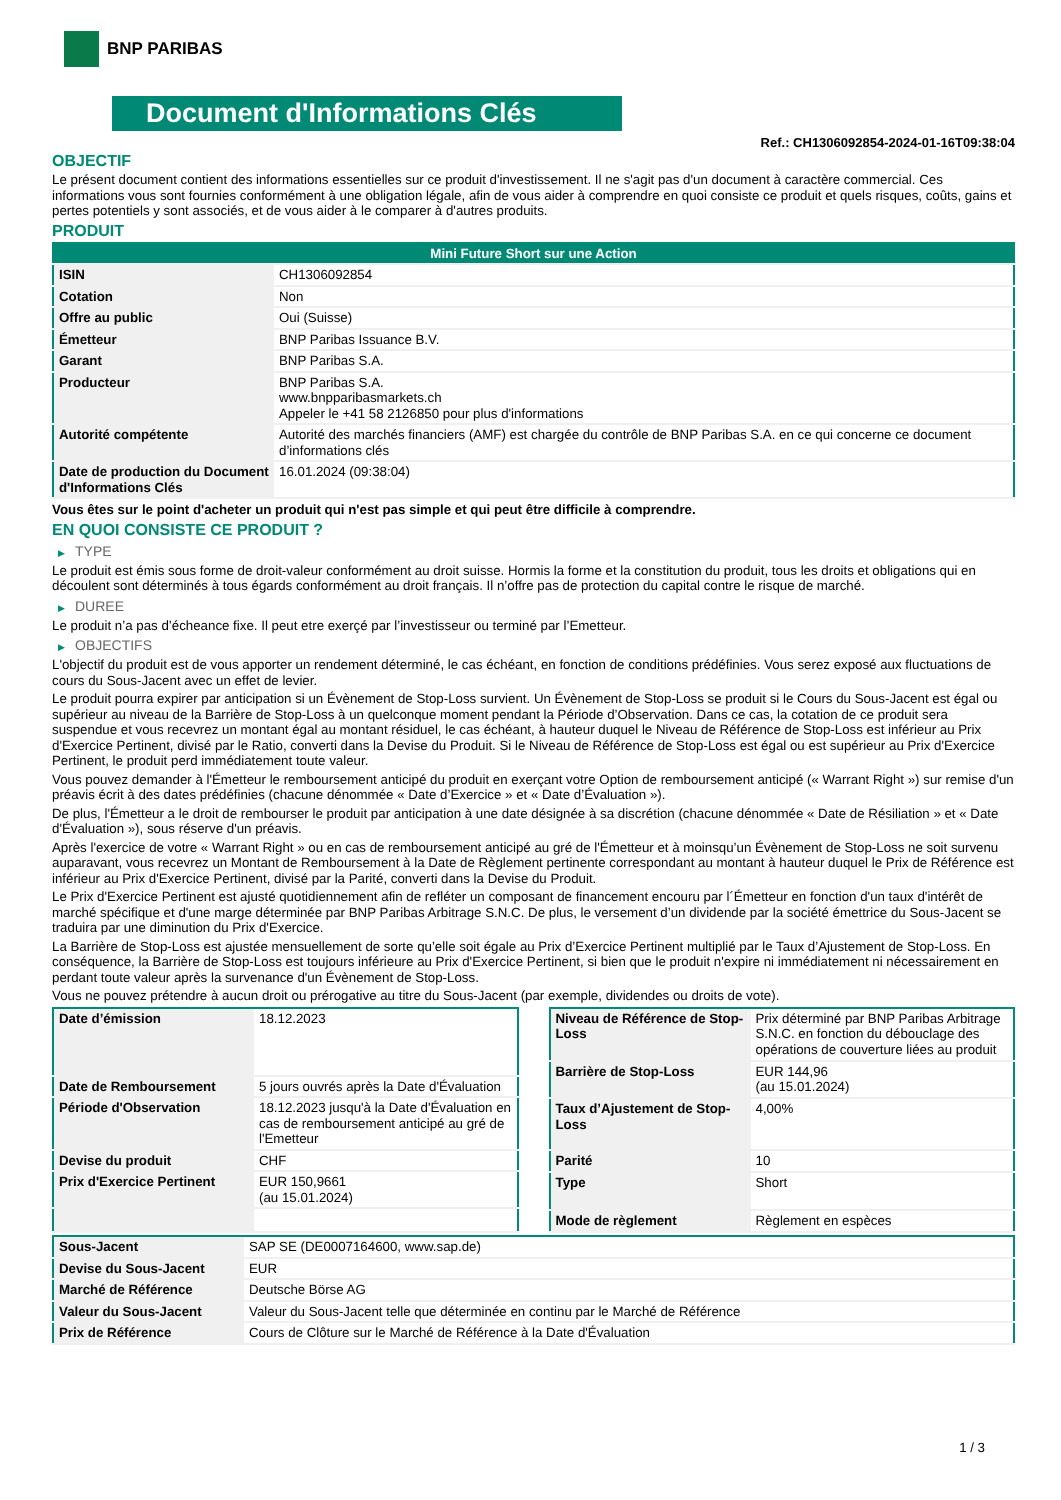BNP PARIBAS
Document d'Informations Clés
Ref.: CH1306092854-2024-01-16T09:38:04
OBJECTIF
Le présent document contient des informations essentielles sur ce produit d'investissement. Il ne s'agit pas d'un document à caractère commercial. Ces informations vous sont fournies conformément à une obligation légale, afin de vous aider à comprendre en quoi consiste ce produit et quels risques, coûts, gains et pertes potentiels y sont associés, et de vous aider à le comparer à d'autres produits.
PRODUIT
| Mini Future Short sur une Action | |
| --- | --- |
| ISIN | CH1306092854 |
| Cotation | Non |
| Offre au public | Oui (Suisse) |
| Émetteur | BNP Paribas Issuance B.V. |
| Garant | BNP Paribas S.A. |
| Producteur | BNP Paribas S.A. www.bnpparibasmarkets.ch Appeler le +41 58 2126850 pour plus d'informations |
| Autorité compétente | Autorité des marchés financiers (AMF) est chargée du contrôle de BNP Paribas S.A. en ce qui concerne ce document d’informations clés |
| Date de production du Document d'Informations Clés | 16.01.2024 (09:38:04) |
Vous êtes sur le point d'acheter un produit qui n'est pas simple et qui peut être difficile à comprendre.
EN QUOI CONSISTE CE PRODUIT ?
▶ TYPE
Le produit est émis sous forme de droit-valeur conformément au droit suisse. Hormis la forme et la constitution du produit, tous les droits et obligations qui en découlent sont déterminés à tous égards conformément au droit français. Il n’offre pas de protection du capital contre le risque de marché.
▶ DUREE
Le produit n’a pas d’écheance fixe. Il peut etre exerçé par l’investisseur ou terminé par l’Emetteur.
▶ OBJECTIFS
L'objectif du produit est de vous apporter un rendement déterminé, le cas échéant, en fonction de conditions prédéfinies. Vous serez exposé aux fluctuations de cours du Sous-Jacent avec un effet de levier.
Le produit pourra expirer par anticipation si un Évènement de Stop-Loss survient. Un Évènement de Stop-Loss se produit si le Cours du Sous-Jacent est égal ou supérieur au niveau de la Barrière de Stop-Loss à un quelconque moment pendant la Période d’Observation. Dans ce cas, la cotation de ce produit sera suspendue et vous recevrez un montant égal au montant résiduel, le cas échéant, à hauteur duquel le Niveau de Référence de Stop-Loss est inférieur au Prix d'Exercice Pertinent, divisé par le Ratio, converti dans la Devise du Produit. Si le Niveau de Référence de Stop-Loss est égal ou est supérieur au Prix d'Exercice Pertinent, le produit perd immédiatement toute valeur.
Vous pouvez demander à l'Émetteur le remboursement anticipé du produit en exerçant votre Option de remboursement anticipé (« Warrant Right ») sur remise d'un préavis écrit à des dates prédéfinies (chacune dénommée « Date d’Exercice » et « Date d’Évaluation »).
De plus, l'Émetteur a le droit de rembourser le produit par anticipation à une date désignée à sa discrétion (chacune dénommée « Date de Résiliation » et « Date d'Évaluation »), sous réserve d'un préavis.
Après l'exercice de votre « Warrant Right » ou en cas de remboursement anticipé au gré de l'Émetteur et à moinsqu’un Évènement de Stop-Loss ne soit survenu auparavant, vous recevrez un Montant de Remboursement à la Date de Règlement pertinente correspondant au montant à hauteur duquel le Prix de Référence est inférieur au Prix d'Exercice Pertinent, divisé par la Parité, converti dans la Devise du Produit.
Le Prix d'Exercice Pertinent est ajusté quotidiennement afin de refléter un composant de financement encouru par l´Émetteur en fonction d'un taux d'intérêt de marché spécifique et d'une marge déterminée par BNP Paribas Arbitrage S.N.C. De plus, le versement d’un dividende par la société émettrice du Sous-Jacent se traduira par une diminution du Prix d'Exercice.
La Barrière de Stop-Loss est ajustée mensuellement de sorte qu’elle soit égale au Prix d’Exercice Pertinent multiplié par le Taux d’Ajustement de Stop-Loss. En conséquence, la Barrière de Stop-Loss est toujours inférieure au Prix d'Exercice Pertinent, si bien que le produit n'expire ni immédiatement ni nécessairement en perdant toute valeur après la survenance d'un Évènement de Stop-Loss.
Vous ne pouvez prétendre à aucun droit ou prérogative au titre du Sous-Jacent (par exemple, dividendes ou droits de vote).
| Date d’émission | 18.12.2023 |
| Date de Remboursement | 5 jours ouvrés après la Date d'Évaluation |
| Période d'Observation | 18.12.2023 jusqu'à la Date d'Évaluation en cas de remboursement anticipé au gré de l'Emetteur |
| Devise du produit | CHF |
| Prix d'Exercice Pertinent | EUR 150,9661 (au 15.01.2024) |
| Niveau de Référence de Stop-Loss | Prix déterminé par BNP Paribas Arbitrage S.N.C. en fonction du débouclage des opérations de couverture liées au produit |
| Barrière de Stop-Loss | EUR 144,96 (au 15.01.2024) |
| Taux d’Ajustement de Stop-Loss | 4,00% |
| Parité | 10 |
| Type | Short |
| Mode de règlement | Règlement en espèces |
| Sous-Jacent | SAP SE (DE0007164600, www.sap.de) |
| Devise du Sous-Jacent | EUR |
| Marché de Référence | Deutsche Börse AG |
| Valeur du Sous-Jacent | Valeur du Sous-Jacent telle que déterminée en continu par le Marché de Référence |
| Prix de Référence | Cours de Clôture sur le Marché de Référence à la Date d'Évaluation |
1 / 3